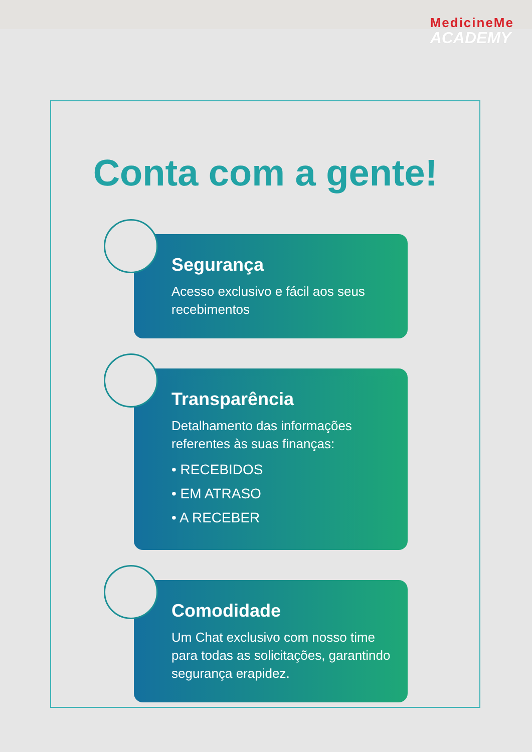MedicineMe
ACADEMY
Conta com a gente!
Segurança
Acesso exclusivo e fácil aos seus recebimentos
Transparência
Detalhamento das informações referentes às suas finanças:
• RECEBIDOS
• EM ATRASO
• A RECEBER
Comodidade
Um Chat exclusivo com nosso time para todas as solicitações, garantindo segurança erapidez.